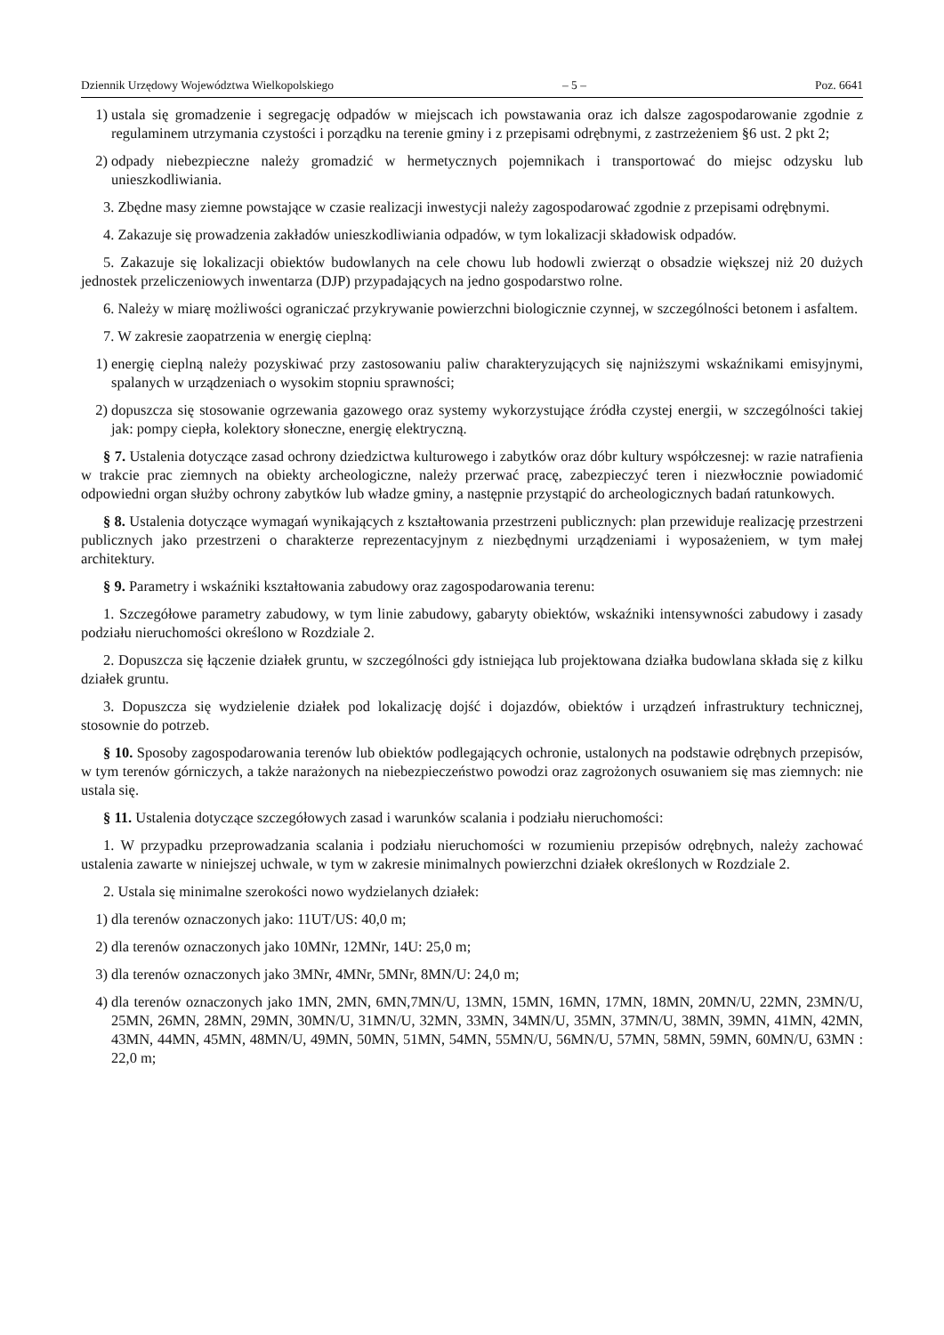Dziennik Urzędowy Województwa Wielkopolskiego – 5 – Poz. 6641
1) ustala się gromadzenie i segregację odpadów w miejscach ich powstawania oraz ich dalsze zagospodarowanie zgodnie z regulaminem utrzymania czystości i porządku na terenie gminy i z przepisami odrębnymi, z zastrzeżeniem §6 ust. 2 pkt 2;
2) odpady niebezpieczne należy gromadzić w hermetycznych pojemnikach i transportować do miejsc odzysku lub unieszkodliwiania.
3. Zbędne masy ziemne powstające w czasie realizacji inwestycji należy zagospodarować zgodnie z przepisami odrębnymi.
4. Zakazuje się prowadzenia zakładów unieszkodliwiania odpadów, w tym lokalizacji składowisk odpadów.
5. Zakazuje się lokalizacji obiektów budowlanych na cele chowu lub hodowli zwierząt o obsadzie większej niż 20 dużych jednostek przeliczeniowych inwentarza (DJP) przypadających na jedno gospodarstwo rolne.
6. Należy w miarę możliwości ograniczać przykrywanie powierzchni biologicznie czynnej, w szczególności betonem i asfaltem.
7. W zakresie zaopatrzenia w energię cieplną:
1) energię cieplną należy pozyskiwać przy zastosowaniu paliw charakteryzujących się najniższymi wskaźnikami emisyjnymi, spalanych w urządzeniach o wysokim stopniu sprawności;
2) dopuszcza się stosowanie ogrzewania gazowego oraz systemy wykorzystujące źródła czystej energii, w szczególności takiej jak: pompy ciepła, kolektory słoneczne, energię elektryczną.
§ 7. Ustalenia dotyczące zasad ochrony dziedzictwa kulturowego i zabytków oraz dóbr kultury współczesnej: w razie natrafienia w trakcie prac ziemnych na obiekty archeologiczne, należy przerwać pracę, zabezpieczyć teren i niezwłocznie powiadomić odpowiedni organ służby ochrony zabytków lub władze gminy, a następnie przystąpić do archeologicznych badań ratunkowych.
§ 8. Ustalenia dotyczące wymagań wynikających z kształtowania przestrzeni publicznych: plan przewiduje realizację przestrzeni publicznych jako przestrzeni o charakterze reprezentacyjnym z niezbędnymi urządzeniami i wyposażeniem, w tym małej architektury.
§ 9. Parametry i wskaźniki kształtowania zabudowy oraz zagospodarowania terenu:
1. Szczegółowe parametry zabudowy, w tym linie zabudowy, gabaryty obiektów, wskaźniki intensywności zabudowy i zasady podziału nieruchomości określono w Rozdziale 2.
2. Dopuszcza się łączenie działek gruntu, w szczególności gdy istniejąca lub projektowana działka budowlana składa się z kilku działek gruntu.
3. Dopuszcza się wydzielenie działek pod lokalizację dojść i dojazdów, obiektów i urządzeń infrastruktury technicznej, stosownie do potrzeb.
§ 10. Sposoby zagospodarowania terenów lub obiektów podlegających ochronie, ustalonych na podstawie odrębnych przepisów, w tym terenów górniczych, a także narażonych na niebezpieczeństwo powodzi oraz zagrożonych osuwaniem się mas ziemnych: nie ustala się.
§ 11. Ustalenia dotyczące szczegółowych zasad i warunków scalania i podziału nieruchomości:
1. W przypadku przeprowadzania scalania i podziału nieruchomości w rozumieniu przepisów odrębnych, należy zachować ustalenia zawarte w niniejszej uchwale, w tym w zakresie minimalnych powierzchni działek określonych w Rozdziale 2.
2. Ustala się minimalne szerokości nowo wydzielanych działek:
1) dla terenów oznaczonych jako: 11UT/US: 40,0 m;
2) dla terenów oznaczonych jako 10MNr, 12MNr, 14U: 25,0 m;
3) dla terenów oznaczonych jako 3MNr, 4MNr, 5MNr, 8MN/U: 24,0 m;
4) dla terenów oznaczonych jako 1MN, 2MN, 6MN,7MN/U, 13MN, 15MN, 16MN, 17MN, 18MN, 20MN/U, 22MN, 23MN/U, 25MN, 26MN, 28MN, 29MN, 30MN/U, 31MN/U, 32MN, 33MN, 34MN/U, 35MN, 37MN/U, 38MN, 39MN, 41MN, 42MN, 43MN, 44MN, 45MN, 48MN/U, 49MN, 50MN, 51MN, 54MN, 55MN/U, 56MN/U, 57MN, 58MN, 59MN, 60MN/U, 63MN : 22,0 m;